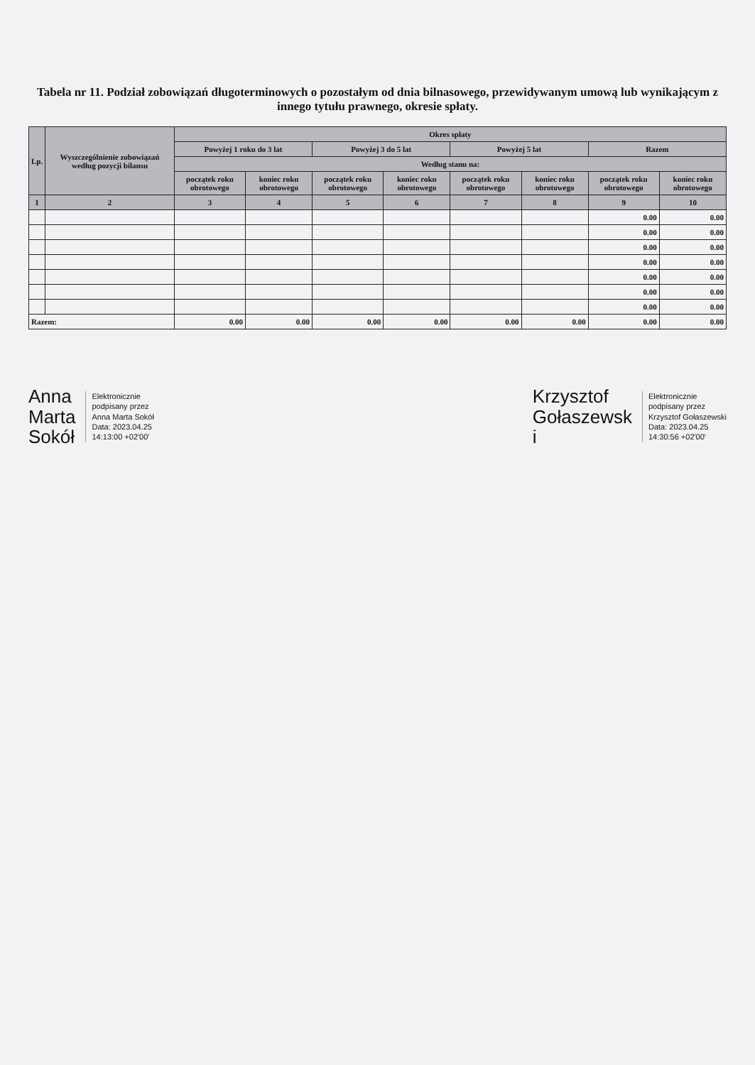Tabela nr 11. Podział zobowiązań długoterminowych o pozostałym od dnia bilnasowego, przewidywanym umową lub wynikającym z innego tytułu prawnego, okresie spłaty.
| Lp. | Wyszczególnienie zobowiązań według pozycji bilansu | Okres spłaty | | | | | | | |
| --- | --- | --- | --- | --- | --- | --- | --- | --- | --- |
| | | Powyżej 1 roku do 3 lat | | Powyżej 3 do 5 lat | | Powyżej 5 lat | | Razem | |
| | | Według stanu na: | | | | | | | |
| | | początek roku obrotowego | koniec roku obrotowego | początek roku obrotowego | koniec roku obrotowego | początek roku obrotowego | koniec roku obrotowego | początek roku obrotowego | koniec roku obrotowego |
| 1 | 2 | 3 | 4 | 5 | 6 | 7 | 8 | 9 | 10 |
| | | | | | | | | 0.00 | 0.00 |
| | | | | | | | | 0.00 | 0.00 |
| | | | | | | | | 0.00 | 0.00 |
| | | | | | | | | 0.00 | 0.00 |
| | | | | | | | | 0.00 | 0.00 |
| | | | | | | | | 0.00 | 0.00 |
| | | | | | | | | 0.00 | 0.00 |
| Razem: | | 0.00 | 0.00 | 0.00 | 0.00 | 0.00 | 0.00 | 0.00 | 0.00 |
Anna
Marta
Sokół
Elektronicznie
podpisany przez
Anna Marta Sokół
Data: 2023.04.25
14:13:00 +02'00'
Krzysztof
Gołaszewsk
i
Elektronicznie
podpisany przez
Krzysztof Gołaszewski
Data: 2023.04.25
14:30:56 +02'00'